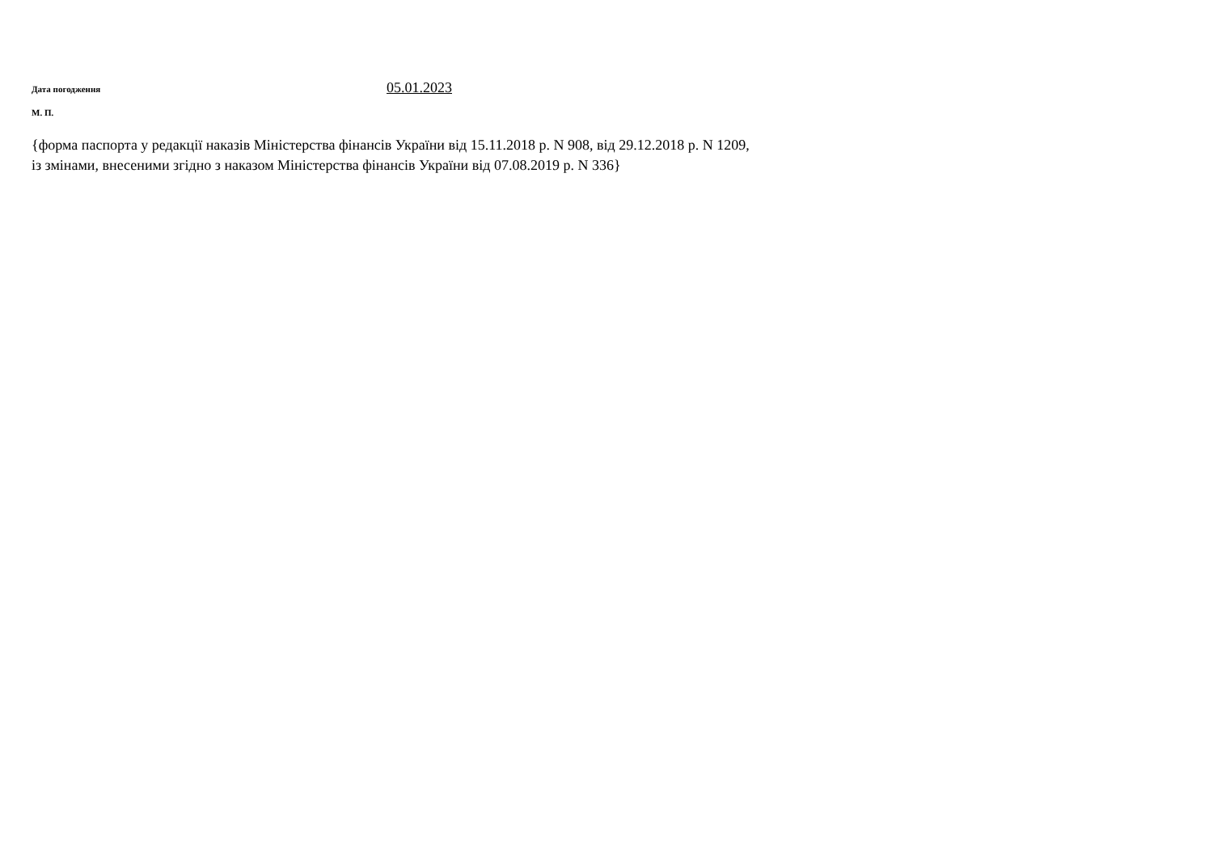Дата погодження
05.01.2023
М. П.
{форма паспорта у редакції наказів Міністерства фінансів України від 15.11.2018 р. N 908, від 29.12.2018 р. N 1209,
із змінами, внесеними згідно з наказом Міністерства фінансів України від 07.08.2019 р. N 336}